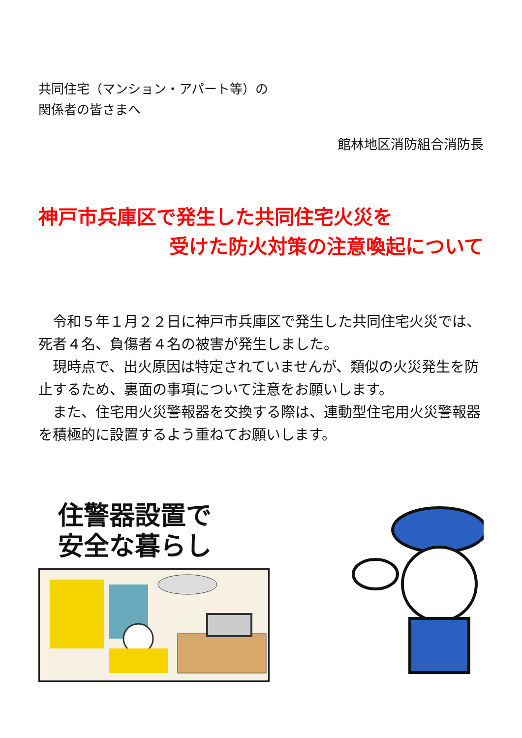共同住宅（マンション・アパート等）の
関係者の皆さまへ
館林地区消防組合消防長
神戸市兵庫区で発生した共同住宅火災を
受けた防火対策の注意喚起について
令和５年１月２２日に神戸市兵庫区で発生した共同住宅火災では、死者４名、負傷者４名の被害が発生しました。
現時点で、出火原因は特定されていませんが、類似の火災発生を防止するため、裏面の事項について注意をお願いします。
また、住宅用火災警報器を交換する際は、連動型住宅用火災警報器を積極的に設置するよう重ねてお願いします。
住警器設置で
安全な暮らし